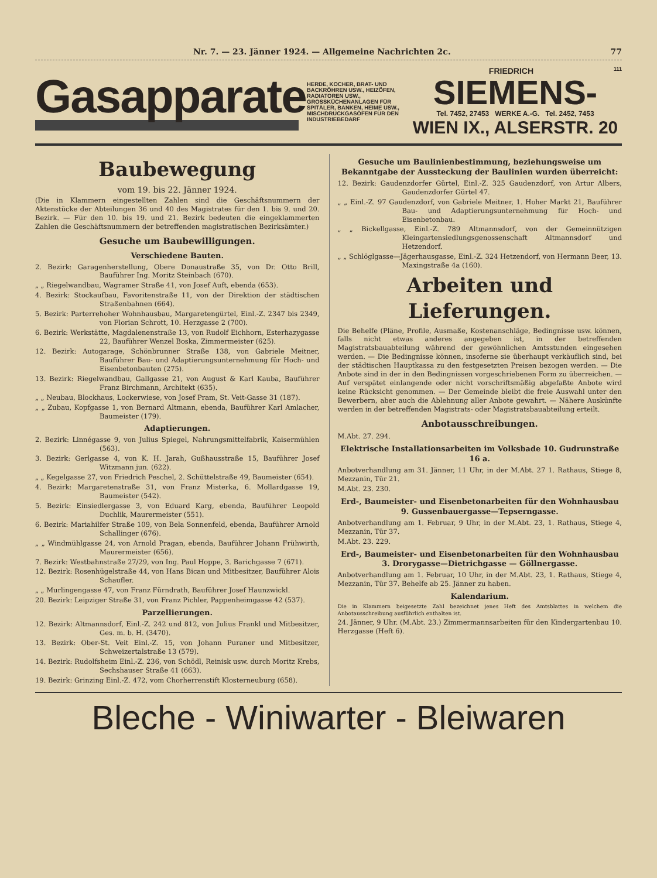Nr. 7. — 23. Jänner 1924. — Allgemeine Nachrichten 2c. 77
Gasapparate
HERDE, KOCHER, BRAT- UND BACKRÖHREN USW., HEIZÖFEN, RADIATOREN USW., GROSSKÜCHENANLAGEN FÜR SPITÄLER, BANKEN, HEIME USW., MISCHDRUCKGASÖFEN FÜR DEN INDUSTRIEBEDARF
FRIEDRICH 111
SIEMENS-
Tel. 7452, 27453 WERKE A.-G. Tel. 2452, 7453
WIEN IX., ALSERSTR. 20
Baubewegung
vom 19. bis 22. Jänner 1924.
(Die in Klammern eingestellten Zahlen sind die Geschäftsnummern der Aktenstücke der Abteilungen 36 und 40 des Magistrates für den 1. bis 9. und 20. Bezirk. — Für den 10. bis 19. und 21. Bezirk bedeuten die eingeklammerten Zahlen die Geschäftsnummern der betreffenden magistratischen Bezirksämter.)
Gesuche um Baubewilligungen.
Verschiedene Bauten.
2. Bezirk: Garagenherstellung, Obere Donaustraße 35, von Dr. Otto Brill, Bauführer Ing. Moritz Steinbach (670).
„ „ Riegelwandbau, Wagramer Straße 41, von Josef Auft, ebenda (653).
4. Bezirk: Stockaufbau, Favoritenstraße 11, von der Direktion der städtischen Straßenbahnen (664).
5. Bezirk: Parterrehoher Wohnhausbau, Margaretengürtel, Einl.-Z. 2347 bis 2349, von Florian Schrott, 10. Herzgasse 2 (700).
6. Bezirk: Werkstätte, Magdalenenstraße 13, von Rudolf Eichhorn, Esterhazygasse 22, Bauführer Wenzel Boska, Zimmermeister (625).
12. Bezirk: Autogarage, Schönbrunner Straße 138, von Gabriele Meitner, Bauführer Bau- und Adaptierungsunternehmung für Hoch- und Eisenbetonbauten (275).
13. Bezirk: Riegelwandbau, Gallgasse 21, von August & Karl Kauba, Bauführer Franz Birchmann, Architekt (635).
„ „ Neubau, Blockhaus, Lockerwiese, von Josef Pram, St. Veit-Gasse 31 (187).
„ „ Zubau, Kopfgasse 1, von Bernard Altmann, ebenda, Bauführer Karl Amlacher, Baumeister (179).
Adaptierungen.
2. Bezirk: Linnégasse 9, von Julius Spiegel, Nahrungsmittelfabrik, Kaisermühlen (563).
3. Bezirk: Gerlgasse 4, von K. H. Jarah, Gußhausstraße 15, Bauführer Josef Witzmann jun. (622).
„ „ Kegelgasse 27, von Friedrich Peschel, 2. Schüttelstraße 49, Baumeister (654).
4. Bezirk: Margaretenstraße 31, von Franz Misterka, 6. Mollardgasse 19, Baumeister (542).
5. Bezirk: Einsiedlergasse 3, von Eduard Karg, ebenda, Bauführer Leopold Duchlik, Maurermeister (551).
6. Bezirk: Mariahilfer Straße 109, von Bela Sonnenfeld, ebenda, Bauführer Arnold Schallinger (676).
„ „ Windmühlgasse 24, von Arnold Pragan, ebenda, Bauführer Johann Frühwirth, Maurermeister (656).
7. Bezirk: Westbahnstraße 27/29, von Ing. Paul Hoppe, 3. Barichgasse 7 (671).
12. Bezirk: Rosenhügelstraße 44, von Hans Bican und Mitbesitzer, Bauführer Alois Schaufler.
„ „ Murlingengasse 47, von Franz Fürndrath, Bauführer Josef Haunzwickl.
20. Bezirk: Leipziger Straße 31, von Franz Pichler, Pappenheimgasse 42 (537).
Parzellierungen.
12. Bezirk: Altmannsdorf, Einl.-Z. 242 und 812, von Julius Frankl und Mitbesitzer, Ges. m. b. H. (3470).
13. Bezirk: Ober-St. Veit Einl.-Z. 15, von Johann Puraner und Mitbesitzer, Schweizertalstraße 13 (579).
14. Bezirk: Rudolfsheim Einl.-Z. 236, von Schödl, Reinisk usw. durch Moritz Krebs, Sechshauser Straße 41 (663).
19. Bezirk: Grinzing Einl.-Z. 472, vom Chorherrenstift Klosterneuburg (658).
Gesuche um Baulinienbestimmung, beziehungsweise um Bekanntgabe der Aussteckung der Baulinien wurden überreicht:
12. Bezirk: Gaudenzdorfer Gürtel, Einl.-Z. 325 Gaudenzdorf, von Artur Albers, Gaudenzdorfer Gürtel 47.
„ „ Einl.-Z. 97 Gaudenzdorf, von Gabriele Meitner, 1. Hoher Markt 21, Bauführer Bau- und Adaptierungsunternehmung für Hoch- und Eisenbetonbau.
„ „ Bickellgasse, Einl.-Z. 789 Altmannsdorf, von der Gemeinnützigen Kleingartensiedlungsgenossenschaft Altmannsdorf und Hetzendorf.
„ „ Schlöglgasse—Jägerhausgasse, Einl.-Z. 324 Hetzendorf, von Hermann Beer, 13. Maxingstraße 4a (160).
Arbeiten und Lieferungen.
Die Behelfe (Pläne, Profile, Ausmaße, Kostenanschläge, Bedingnisse usw. können, falls nicht etwas anderes angegeben ist, in der betreffenden Magistratsbauabteilung während der gewöhnlichen Amtsstunden eingesehen werden. — Die Bedingnisse können, insoferne sie überhaupt verkäuflich sind, bei der städtischen Hauptkassa zu den festgesetzten Preisen bezogen werden. — Die Anbote sind in der in den Bedingnissen vorgeschriebenen Form zu überreichen. — Auf verspätet einlangende oder nicht vorschriftsmäßig abgefaßte Anbote wird keine Rücksicht genommen. — Der Gemeinde bleibt die freie Auswahl unter den Bewerbern, aber auch die Ablehnung aller Anbote gewahrt. — Nähere Auskünfte werden in der betreffenden Magistrats- oder Magistratsbauabteilung erteilt.
Anbotausschreibungen.
M.Abt. 27. 294.
Elektrische Installationsarbeiten im Volksbade 10. Gudrunstraße 16 a.
Anbotverhandlung am 31. Jänner, 11 Uhr, in der M.Abt. 27 1. Rathaus, Stiege 8, Mezzanin, Tür 21.
M.Abt. 23. 230.
Erd-, Baumeister- und Eisenbetonarbeiten für den Wohnhausbau 9. Gussenbauergasse—Tepserngasse.
Anbotverhandlung am 1. Februar, 9 Uhr, in der M.Abt. 23, 1. Rathaus, Stiege 4, Mezzanin, Tür 37.
M.Abt. 23. 229.
Erd-, Baumeister- und Eisenbetonarbeiten für den Wohnhausbau 3. Drorygasse—Dietrichgasse — Göllnergasse.
Anbotverhandlung am 1. Februar, 10 Uhr, in der M.Abt. 23, 1. Rathaus, Stiege 4, Mezzanin, Tür 37. Behelfe ab 25. Jänner zu haben.
Kalendarium.
Die in Klammern beigesetzte Zahl bezeichnet jenes Heft des Amtsblattes in welchem die Anbotausschreibung ausführlich enthalten ist.
24. Jänner, 9 Uhr. (M.Abt. 23.) Zimmermannsarbeiten für den Kindergartenbau 10. Herzgasse (Heft 6).
Bleche - Winiwarter - Bleiwaren